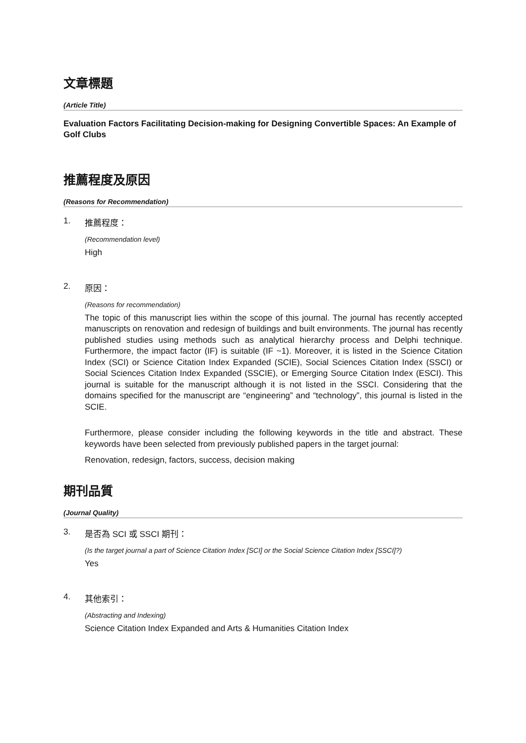文章標題
(Article Title)
Evaluation Factors Facilitating Decision-making for Designing Convertible Spaces: An Example of Golf Clubs
推薦程度及原因
(Reasons for Recommendation)
1. 推薦程度：
(Recommendation level)
High
2. 原因：
(Reasons for recommendation)
The topic of this manuscript lies within the scope of this journal. The journal has recently accepted manuscripts on renovation and redesign of buildings and built environments. The journal has recently published studies using methods such as analytical hierarchy process and Delphi technique. Furthermore, the impact factor (IF) is suitable (IF ~1). Moreover, it is listed in the Science Citation Index (SCI) or Science Citation Index Expanded (SCIE), Social Sciences Citation Index (SSCI) or Social Sciences Citation Index Expanded (SSCIE), or Emerging Source Citation Index (ESCI). This journal is suitable for the manuscript although it is not listed in the SSCI. Considering that the domains specified for the manuscript are “engineering” and “technology”, this journal is listed in the SCIE.
Furthermore, please consider including the following keywords in the title and abstract. These keywords have been selected from previously published papers in the target journal:
Renovation, redesign, factors, success, decision making
期刊品質
(Journal Quality)
3. 是否為 SCI 或 SSCI 期刊：
(Is the target journal a part of Science Citation Index [SCI] or the Social Science Citation Index [SSCI]?)
Yes
4. 其他索引：
(Abstracting and Indexing)
Science Citation Index Expanded and Arts & Humanities Citation Index